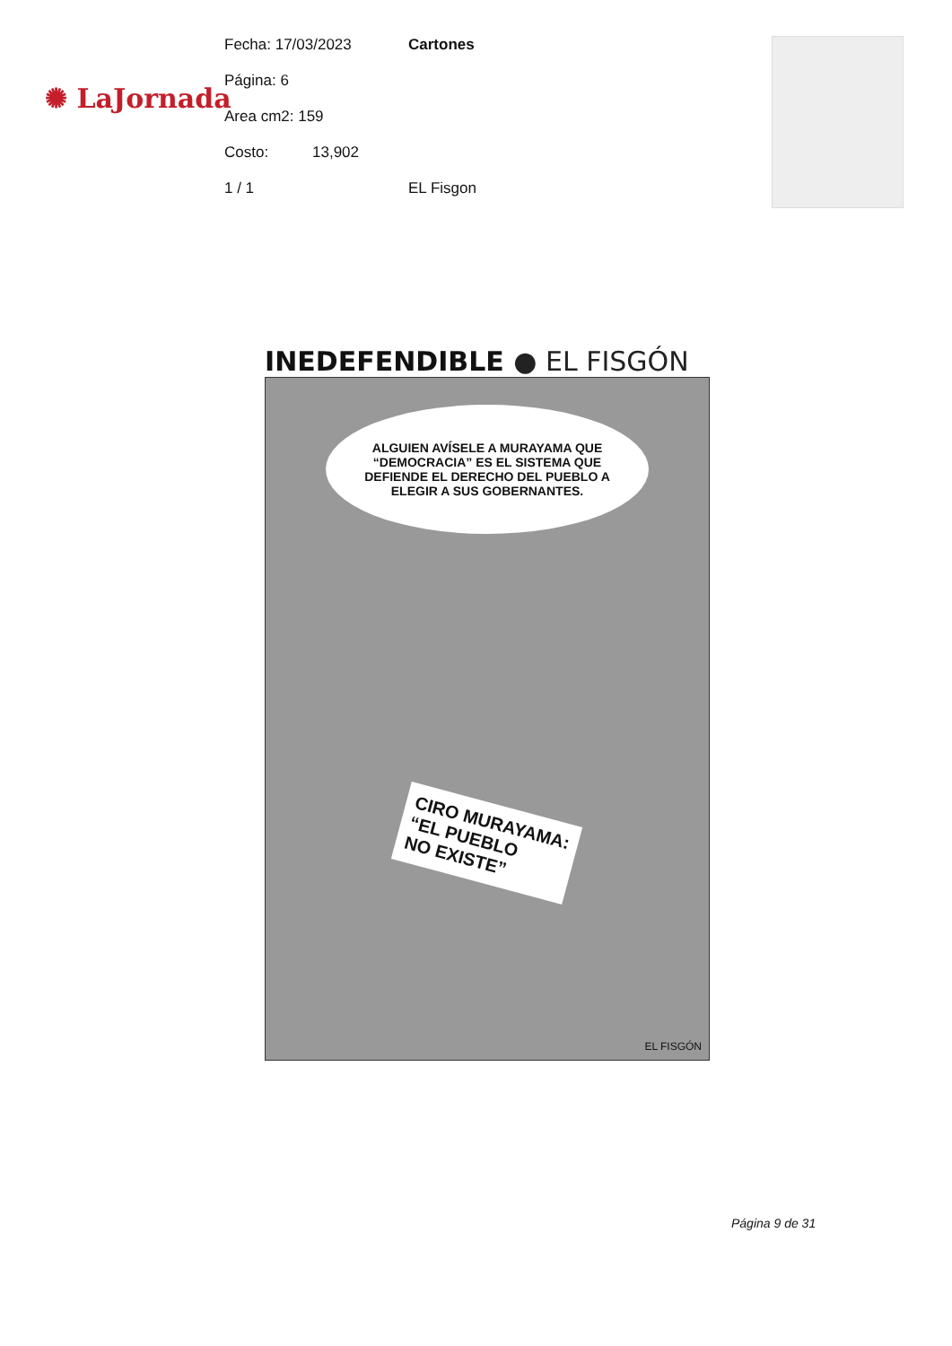✺ LaJornada
Fecha: 17/03/2023 Cartones
Página: 6
Area cm2: 159
Costo:
13,902
1 / 1
EL Fisgon
INEDEFENDIBLE ● EL FISGÓN
ALGUIEN AVÍSELE A MURAYAMA QUE “DEMOCRACIA” ES EL SISTEMA QUE DEFIENDE EL DERECHO DEL PUEBLO A ELEGIR A SUS GOBERNANTES.
CIRO MURAYAMA:
“EL PUEBLO
NO EXISTE”
EL FISGÓN
Página 9 de 31